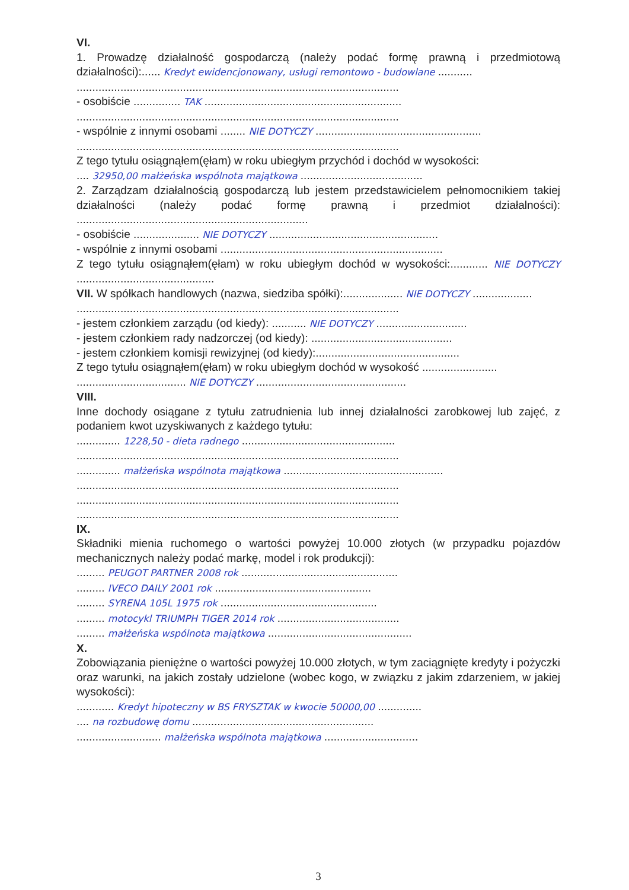VI.
1. Prowadzę działalność gospodarczą (należy podać formę prawną i przedmiotową działalności):...... Kredyt ewidencjonowany, usługi remontowo - budowlane ...........
.......................................................................................................
- osobiście ............... TAK ...............................................................
.......................................................................................................
- wspólnie z innymi osobami ........ NIE DOTYCZY .....................................................
.......................................................................................................
Z tego tytułu osiągnąłem(ęłam) w roku ubiegłym przychód i dochód w wysokości:
.... 32950,00 małżeńska wspólnota majątkowa .......................................
2. Zarządzam działalnością gospodarczą lub jestem przedstawicielem pełnomocnikiem takiej działalności (należy podać formę prawną i przedmiot działalności): ..........................................................................
- osobiście ..................... NIE DOTYCZY ......................................................
- wspólnie z innymi osobami .......................................................................
Z tego tytułu osiągnąłem(ęłam) w roku ubiegłym dochód w wysokości:............ NIE DOTYCZY ............................................
VII. W spółkach handlowych (nazwa, siedziba spółki):................... NIE DOTYCZY ...................
.......................................................................................................
- jestem członkiem zarządu (od kiedy): ........... NIE DOTYCZY .............................
- jestem członkiem rady nadzorczej (od kiedy): .............................................
- jestem członkiem komisji rewizyjnej (od kiedy):..............................................
Z tego tytułu osiągnąłem(ęłam) w roku ubiegłym dochód w wysokość ........................
................................... NIE DOTYCZY ................................................
VIII.
Inne dochody osiągane z tytułu zatrudnienia lub innej działalności zarobkowej lub zajęć, z podaniem kwot uzyskiwanych z każdego tytułu:
.............. 1228,50 - dieta radnego .................................................
.......................................................................................................
.............. małżeńska wspólnota majątkowa ...................................................
.......................................................................................................
.......................................................................................................
.......................................................................................................
IX.
Składniki mienia ruchomego o wartości powyżej 10.000 złotych (w przypadku pojazdów mechanicznych należy podać markę, model i rok produkcji):
......... PEUGOT PARTNER 2008 rok ..................................................
......... IVECO DAILY 2001 rok ..................................................
......... SYRENA 105L 1975 rok ..................................................
......... motocykl TRIUMPH TIGER 2014 rok .......................................
......... małżeńska wspólnota majątkowa ..............................................
X.
Zobowiązania pieniężne o wartości powyżej 10.000 złotych, w tym zaciągnięte kredyty i pożyczki oraz warunki, na jakich zostały udzielone (wobec kogo, w związku z jakim zdarzeniem, w jakiej wysokości):
............ Kredyt hipoteczny w BS FRYSZTAK w kwocie 50000,00 ..............
.... na rozbudowę domu ..........................................................
........................... małżeńska wspólnota majątkowa ..............................
3